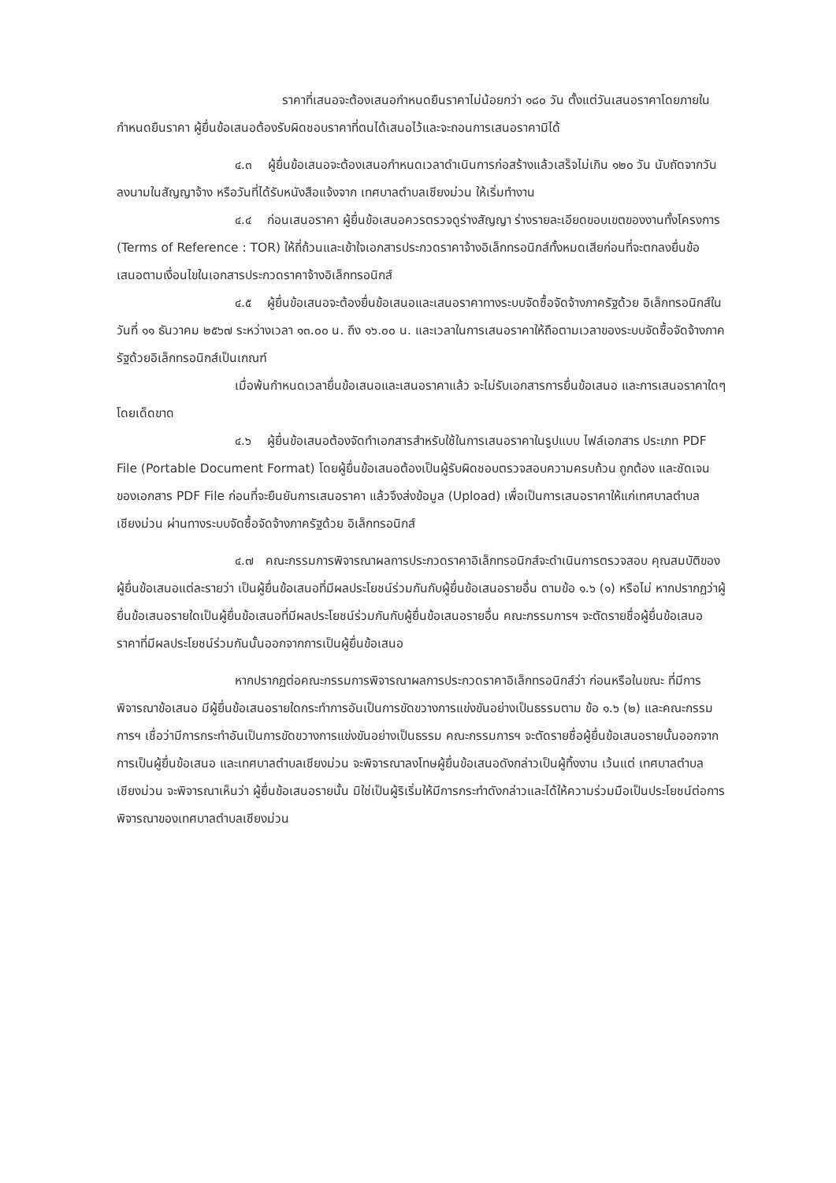ราคาที่เสนอจะต้องเสนอกำหนดยืนราคาไม่น้อยกว่า ๑๘๐ วัน ตั้งแต่วันเสนอราคาโดยภายในกำหนดยืนราคา ผู้ยื่นข้อเสนอต้องรับผิดชอบราคาที่ตนได้เสนอไว้และจะถอนการเสนอราคามิได้
๔.๓ ผู้ยื่นข้อเสนอจะต้องเสนอกำหนดเวลาดำเนินการก่อสร้างแล้วเสร็จไม่เกิน ๑๒๐ วัน นับถัดจากวันลงนามในสัญญาจ้าง หรือวันที่ได้รับหนังสือแจ้งจาก เทศบาลตำบลเชียงม่วน ให้เริ่มทำงาน
๔.๔ ก่อนเสนอราคา ผู้ยื่นข้อเสนอควรตรวจดูร่างสัญญา ร่างรายละเอียดขอบเขตของงานทั้งโครงการ (Terms of Reference : TOR) ให้ถี่ถ้วนและเข้าใจเอกสารประกวดราคาจ้างอิเล็กทรอนิกส์ทั้งหมดเสียก่อนที่จะตกลงยื่นข้อเสนอตามเงื่อนไขในเอกสารประกวดราคาจ้างอิเล็กทรอนิกส์
๔.๕ ผู้ยื่นข้อเสนอจะต้องยื่นข้อเสนอและเสนอราคาทางระบบจัดซื้อจัดจ้างภาครัฐด้วย อิเล็กทรอนิกส์ในวันที่ ๑๑ ธันวาคม ๒๕๖๗ ระหว่างเวลา ๑๓.๐๐ น. ถึง ๑๖.๐๐ น. และเวลาในการเสนอราคาให้ถือตามเวลาของระบบจัดซื้อจัดจ้างภาครัฐด้วยอิเล็กทรอนิกส์เป็นเกณฑ์
เมื่อพ้นกำหนดเวลายื่นข้อเสนอและเสนอราคาแล้ว จะไม่รับเอกสารการยื่นข้อเสนอ และการเสนอราคาใดๆ โดยเด็ดขาด
๔.๖ ผู้ยื่นข้อเสนอต้องจัดทำเอกสารสำหรับใช้ในการเสนอราคาในรูปแบบ ไฟล์เอกสาร ประเภท PDF File (Portable Document Format) โดยผู้ยื่นข้อเสนอต้องเป็นผู้รับผิดชอบตรวจสอบความครบถ้วน ถูกต้อง และชัดเจนของเอกสาร PDF File ก่อนที่จะยืนยันการเสนอราคา แล้วจึงส่งข้อมูล (Upload) เพื่อเป็นการเสนอราคาให้แก่เทศบาลตำบลเชียงม่วน ผ่านทางระบบจัดซื้อจัดจ้างภาครัฐด้วย อิเล็กทรอนิกส์
๔.๗ คณะกรรมการพิจารณาผลการประกวดราคาอิเล็กทรอนิกส์จะดำเนินการตรวจสอบ คุณสมบัติของผู้ยื่นข้อเสนอแต่ละรายว่า เป็นผู้ยื่นข้อเสนอที่มีผลประโยชน์ร่วมกันกับผู้ยื่นข้อเสนอรายอื่น ตามข้อ ๑.๖ (๑) หรือไม่ หากปรากฏว่าผู้ยื่นข้อเสนอรายใดเป็นผู้ยื่นข้อเสนอที่มีผลประโยชน์ร่วมกันกับผู้ยื่นข้อเสนอรายอื่น คณะกรรมการฯ จะตัดรายชื่อผู้ยื่นข้อเสนอราคาที่มีผลประโยชน์ร่วมกันนั้นออกจากการเป็นผู้ยื่นข้อเสนอ
หากปรากฏต่อคณะกรรมการพิจารณาผลการประกวดราคาอิเล็กทรอนิกส์ว่า ก่อนหรือในขณะ ที่มีการพิจารณาข้อเสนอ มีผู้ยื่นข้อเสนอรายใดกระทำการอันเป็นการขัดขวางการแข่งขันอย่างเป็นธรรมตาม ข้อ ๑.๖ (๒) และคณะกรรมการฯ เชื่อว่ามีการกระทำอันเป็นการขัดขวางการแข่งขันอย่างเป็นธรรม คณะกรรมการฯ จะตัดรายชื่อผู้ยื่นข้อเสนอรายนั้นออกจากการเป็นผู้ยื่นข้อเสนอ และเทศบาลตำบลเชียงม่วน จะพิจารณาลงโทษผู้ยื่นข้อเสนอดังกล่าวเป็นผู้ทิ้งงาน เว้นแต่ เทศบาลตำบลเชียงม่วน จะพิจารณาเห็นว่า ผู้ยื่นข้อเสนอรายนั้น มิใช่เป็นผู้ริเริ่มให้มีการกระทำดังกล่าวและได้ให้ความร่วมมือเป็นประโยชน์ต่อการพิจารณาของเทศบาลตำบลเชียงม่วน